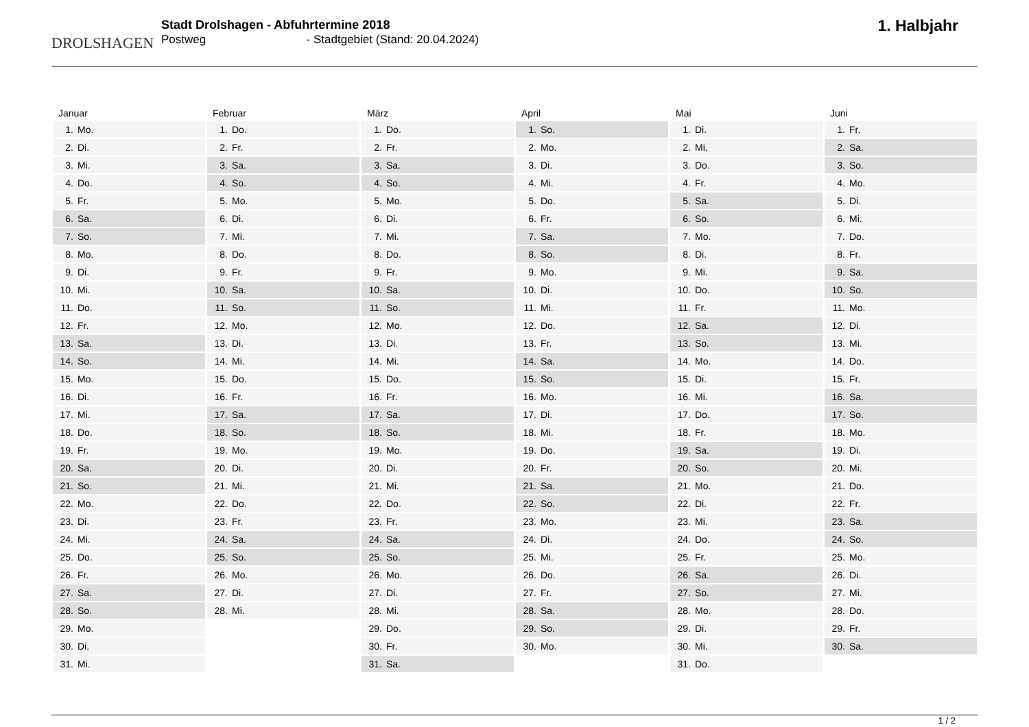DROLSHAGEN
Stadt Drolshagen - Abfuhrtermine 2018
Postweg - Stadtgebiet (Stand: 20.04.2024)
1. Halbjahr
| Januar | |
| --- | --- |
| 1. | Mo. |
| 2. | Di. |
| 3. | Mi. |
| 4. | Do. |
| 5. | Fr. |
| 6. | Sa. |
| 7. | So. |
| 8. | Mo. |
| 9. | Di. |
| 10. | Mi. |
| 11. | Do. |
| 12. | Fr. |
| 13. | Sa. |
| 14. | So. |
| 15. | Mo. |
| 16. | Di. |
| 17. | Mi. |
| 18. | Do. |
| 19. | Fr. |
| 20. | Sa. |
| 21. | So. |
| 22. | Mo. |
| 23. | Di. |
| 24. | Mi. |
| 25. | Do. |
| 26. | Fr. |
| 27. | Sa. |
| 28. | So. |
| 29. | Mo. |
| 30. | Di. |
| 31. | Mi. |
| Februar | |
| --- | --- |
| 1. | Do. |
| 2. | Fr. |
| 3. | Sa. |
| 4. | So. |
| 5. | Mo. |
| 6. | Di. |
| 7. | Mi. |
| 8. | Do. |
| 9. | Fr. |
| 10. | Sa. |
| 11. | So. |
| 12. | Mo. |
| 13. | Di. |
| 14. | Mi. |
| 15. | Do. |
| 16. | Fr. |
| 17. | Sa. |
| 18. | So. |
| 19. | Mo. |
| 20. | Di. |
| 21. | Mi. |
| 22. | Do. |
| 23. | Fr. |
| 24. | Sa. |
| 25. | So. |
| 26. | Mo. |
| 27. | Di. |
| 28. | Mi. |
| März | |
| --- | --- |
| 1. | Do. |
| 2. | Fr. |
| 3. | Sa. |
| 4. | So. |
| 5. | Mo. |
| 6. | Di. |
| 7. | Mi. |
| 8. | Do. |
| 9. | Fr. |
| 10. | Sa. |
| 11. | So. |
| 12. | Mo. |
| 13. | Di. |
| 14. | Mi. |
| 15. | Do. |
| 16. | Fr. |
| 17. | Sa. |
| 18. | So. |
| 19. | Mo. |
| 20. | Di. |
| 21. | Mi. |
| 22. | Do. |
| 23. | Fr. |
| 24. | Sa. |
| 25. | So. |
| 26. | Mo. |
| 27. | Di. |
| 28. | Mi. |
| 29. | Do. |
| 30. | Fr. |
| 31. | Sa. |
| April | |
| --- | --- |
| 1. | So. |
| 2. | Mo. |
| 3. | Di. |
| 4. | Mi. |
| 5. | Do. |
| 6. | Fr. |
| 7. | Sa. |
| 8. | So. |
| 9. | Mo. |
| 10. | Di. |
| 11. | Mi. |
| 12. | Do. |
| 13. | Fr. |
| 14. | Sa. |
| 15. | So. |
| 16. | Mo. |
| 17. | Di. |
| 18. | Mi. |
| 19. | Do. |
| 20. | Fr. |
| 21. | Sa. |
| 22. | So. |
| 23. | Mo. |
| 24. | Di. |
| 25. | Mi. |
| 26. | Do. |
| 27. | Fr. |
| 28. | Sa. |
| 29. | So. |
| 30. | Mo. |
| Mai | |
| --- | --- |
| 1. | Di. |
| 2. | Mi. |
| 3. | Do. |
| 4. | Fr. |
| 5. | Sa. |
| 6. | So. |
| 7. | Mo. |
| 8. | Di. |
| 9. | Mi. |
| 10. | Do. |
| 11. | Fr. |
| 12. | Sa. |
| 13. | So. |
| 14. | Mo. |
| 15. | Di. |
| 16. | Mi. |
| 17. | Do. |
| 18. | Fr. |
| 19. | Sa. |
| 20. | So. |
| 21. | Mo. |
| 22. | Di. |
| 23. | Mi. |
| 24. | Do. |
| 25. | Fr. |
| 26. | Sa. |
| 27. | So. |
| 28. | Mo. |
| 29. | Di. |
| 30. | Mi. |
| 31. | Do. |
| Juni | |
| --- | --- |
| 1. | Fr. |
| 2. | Sa. |
| 3. | So. |
| 4. | Mo. |
| 5. | Di. |
| 6. | Mi. |
| 7. | Do. |
| 8. | Fr. |
| 9. | Sa. |
| 10. | So. |
| 11. | Mo. |
| 12. | Di. |
| 13. | Mi. |
| 14. | Do. |
| 15. | Fr. |
| 16. | Sa. |
| 17. | So. |
| 18. | Mo. |
| 19. | Di. |
| 20. | Mi. |
| 21. | Do. |
| 22. | Fr. |
| 23. | Sa. |
| 24. | So. |
| 25. | Mo. |
| 26. | Di. |
| 27. | Mi. |
| 28. | Do. |
| 29. | Fr. |
| 30. | Sa. |
1 / 2